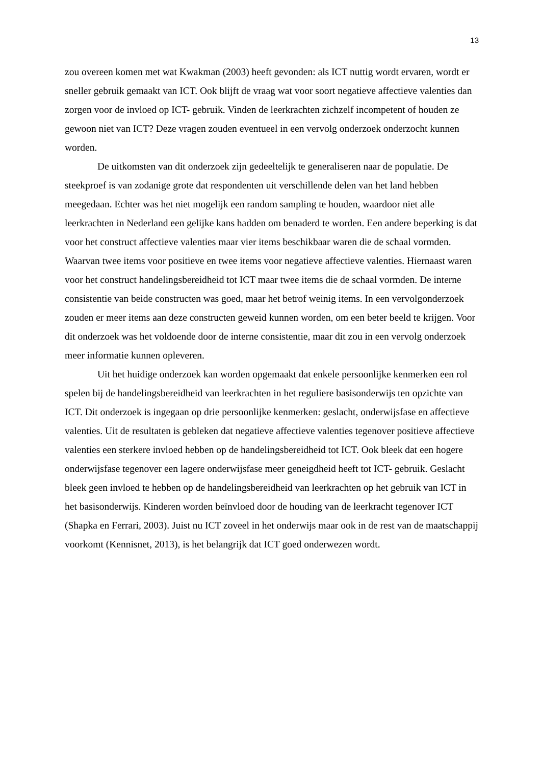13
zou overeen komen met wat Kwakman (2003) heeft gevonden: als ICT nuttig wordt ervaren, wordt er sneller gebruik gemaakt van ICT. Ook blijft de vraag wat voor soort negatieve affectieve valenties dan zorgen voor de invloed op ICT- gebruik. Vinden de leerkrachten zichzelf incompetent of houden ze gewoon niet van ICT? Deze vragen zouden eventueel in een vervolg onderzoek onderzocht kunnen worden.
De uitkomsten van dit onderzoek zijn gedeeltelijk te generaliseren naar de populatie. De steekproef is van zodanige grote dat respondenten uit verschillende delen van het land hebben meegedaan. Echter was het niet mogelijk een random sampling te houden, waardoor niet alle leerkrachten in Nederland een gelijke kans hadden om benaderd te worden. Een andere beperking is dat voor het construct affectieve valenties maar vier items beschikbaar waren die de schaal vormden. Waarvan twee items voor positieve en twee items voor negatieve affectieve valenties. Hiernaast waren voor het construct handelingsbereidheid tot ICT maar twee items die de schaal vormden. De interne consistentie van beide constructen was goed, maar het betrof weinig items. In een vervolgonderzoek zouden er meer items aan deze constructen geweid kunnen worden, om een beter beeld te krijgen. Voor dit onderzoek was het voldoende door de interne consistentie, maar dit zou in een vervolg onderzoek meer informatie kunnen opleveren.
Uit het huidige onderzoek kan worden opgemaakt dat enkele persoonlijke kenmerken een rol spelen bij de handelingsbereidheid van leerkrachten in het reguliere basisonderwijs ten opzichte van ICT. Dit onderzoek is ingegaan op drie persoonlijke kenmerken: geslacht, onderwijsfase en affectieve valenties. Uit de resultaten is gebleken dat negatieve affectieve valenties tegenover positieve affectieve valenties een sterkere invloed hebben op de handelingsbereidheid tot ICT. Ook bleek dat een hogere onderwijsfase tegenover een lagere onderwijsfase meer geneigdheid heeft tot ICT- gebruik. Geslacht bleek geen invloed te hebben op de handelingsbereidheid van leerkrachten op het gebruik van ICT in het basisonderwijs. Kinderen worden beïnvloed door de houding van de leerkracht tegenover ICT (Shapka en Ferrari, 2003). Juist nu ICT zoveel in het onderwijs maar ook in de rest van de maatschappij voorkomt (Kennisnet, 2013), is het belangrijk dat ICT goed onderwezen wordt.